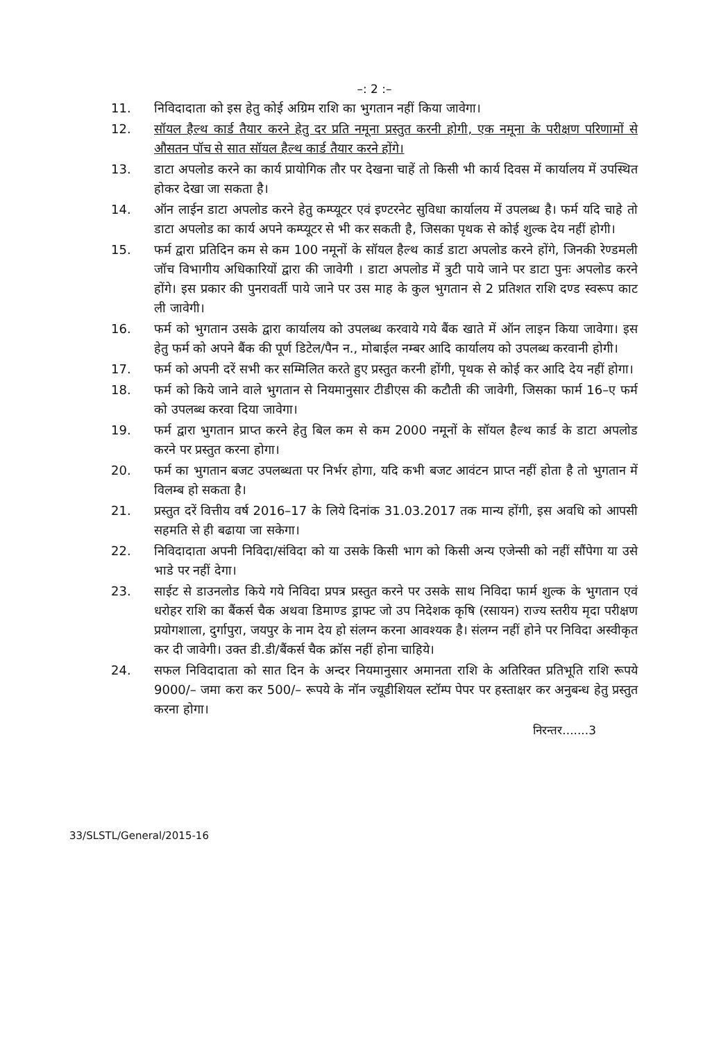–: 2 :–
11. निविदादाता को इस हेतु कोई अग्रिम राशि का भुगतान नहीं किया जावेगा।
12. सॉयल हैल्थ कार्ड तैयार करने हेतु दर प्रति नमूना प्रस्तुत करनी होगी, एक नमूना के परीक्षण परिणामों से औसतन पॉच से सात सॉयल हैल्थ कार्ड तैयार करने होंगे।
13. डाटा अपलोड करने का कार्य प्रायोगिक तौर पर देखना चाहें तो किसी भी कार्य दिवस में कार्यालय में उपस्थित होकर देखा जा सकता है।
14. ऑन लाईन डाटा अपलोड करने हेतु कम्प्यूटर एवं इण्टरनेट सुविधा कार्यालय में उपलब्ध है। फर्म यदि चाहे तो डाटा अपलोड का कार्य अपने कम्प्यूटर से भी कर सकती है, जिसका पृथक से कोई शुल्क देय नहीं होगी।
15. फर्म द्वारा प्रतिदिन कम से कम 100 नमूनों के सॉयल हैल्थ कार्ड डाटा अपलोड करने होंगे, जिनकी रेण्डमली जॉच विभागीय अधिकारियों द्वारा की जावेगी । डाटा अपलोड में त्रुटी पाये जाने पर डाटा पुनः अपलोड करने होंगे। इस प्रकार की पुनरावर्ती पाये जाने पर उस माह के कुल भुगतान से 2 प्रतिशत राशि दण्ड स्वरूप काट ली जावेगी।
16. फर्म को भुगतान उसके द्वारा कार्यालय को उपलब्ध करवाये गये बैंक खाते में ऑन लाइन किया जावेगा। इस हेतु फर्म को अपने बैंक की पूर्ण डिटेल/पैन न., मोबाईल नम्बर आदि कार्यालय को उपलब्ध करवानी होगी।
17. फर्म को अपनी दरें सभी कर सम्मिलित करते हुए प्रस्तुत करनी होंगी, पृथक से कोई कर आदि देय नहीं होगा।
18. फर्म को किये जाने वाले भुगतान से नियमानुसार टीडीएस की कटौती की जावेगी, जिसका फार्म 16–ए फर्म को उपलब्ध करवा दिया जावेगा।
19. फर्म द्वारा भुगतान प्राप्त करने हेतु बिल कम से कम 2000 नमूनों के सॉयल हैल्थ कार्ड के डाटा अपलोड करने पर प्रस्तुत करना होगा।
20. फर्म का भुगतान बजट उपलब्धता पर निर्भर होगा, यदि कभी बजट आवंटन प्राप्त नहीं होता है तो भुगतान में विलम्ब हो सकता है।
21. प्रस्तुत दरें वित्तीय वर्ष 2016–17 के लिये दिनांक 31.03.2017 तक मान्य होंगी, इस अवधि को आपसी सहमति से ही बढाया जा सकेगा।
22. निविदादाता अपनी निविदा/संविदा को या उसके किसी भाग को किसी अन्य एजेन्सी को नहीं सौंपेगा या उसे भाडे पर नहीं देगा।
23. साईट से डाउनलोड किये गये निविदा प्रपत्र प्रस्तुत करने पर उसके साथ निविदा फार्म शुल्क के भुगतान एवं धरोहर राशि का बैंकर्स चैक अथवा डिमाण्ड ड्राफ्ट जो उप निदेशक कृषि (रसायन) राज्य स्तरीय मृदा परीक्षण प्रयोगशाला, दुर्गापुरा, जयपुर के नाम देय हो संलग्न करना आवश्यक है। संलग्न नहीं होने पर निविदा अस्वीकृत कर दी जावेगी। उक्त डी.डी/बैंकर्स चैक क्रॉस नहीं होना चाहिये।
24. सफल निविदादाता को सात दिन के अन्दर नियमानुसार अमानता राशि के अतिरिक्त प्रतिभूति राशि रूपये 9000/– जमा करा कर 500/– रूपये के नॉन ज्यूडीशियल स्टॉम्प पेपर पर हस्ताक्षर कर अनुबन्ध हेतु प्रस्तुत करना होगा।
निरन्तर.......3
33/SLSTL/General/2015-16